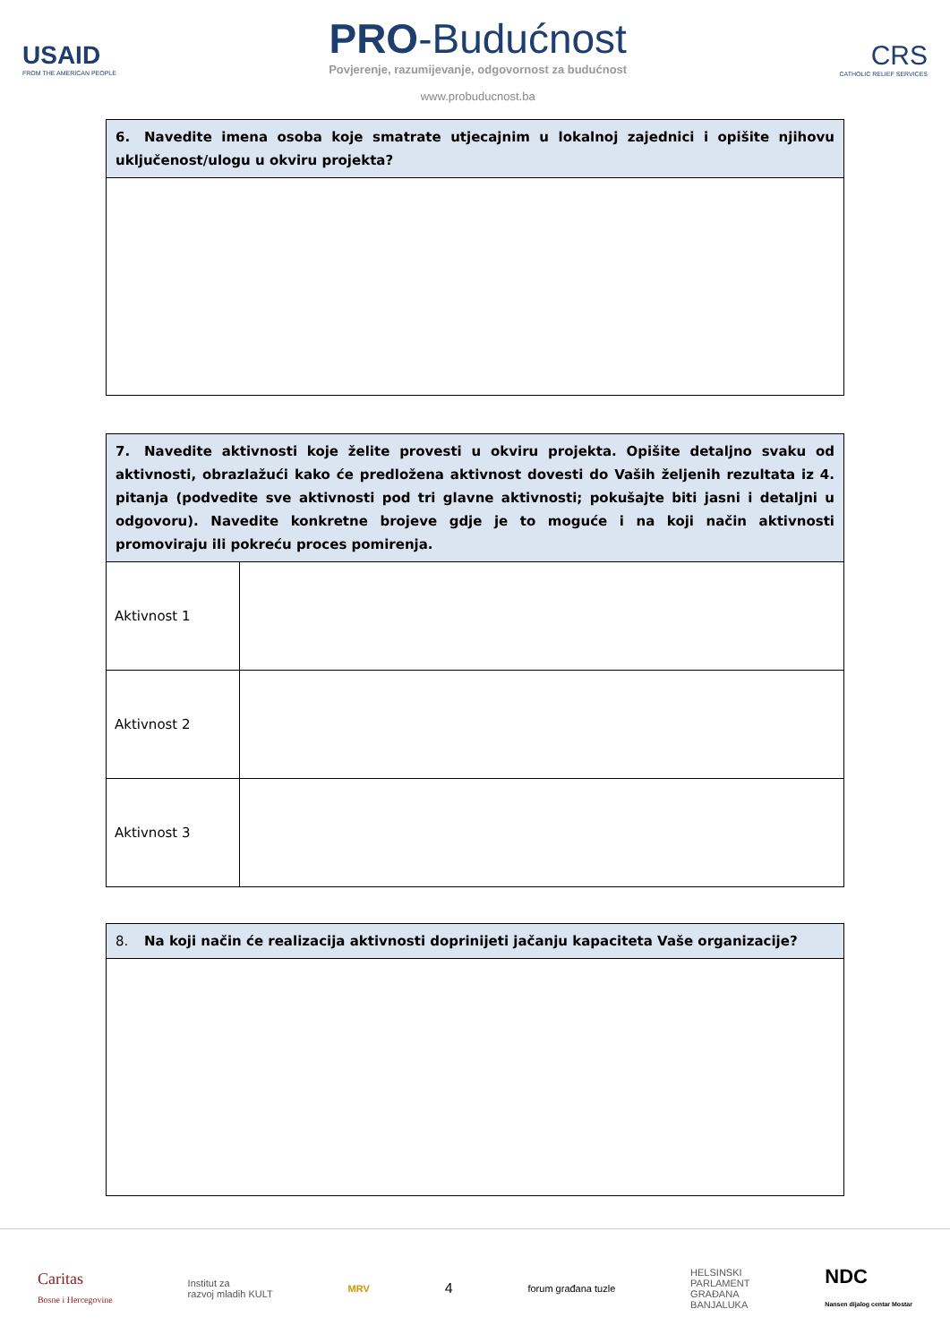USAID
FROM THE AMERICAN PEOPLE
PRO-Budućnost
Povjerenje, razumijevanje, odgovornost za budućnost
www.probuducnost.ba
CRS
CATHOLIC RELIEF SERVICES
| 6. Navedite imena osoba koje smatrate utjecajnim u lokalnoj zajednici i opišite njihovu uključenost/ulogu u okviru projekta? |
| 7. Navedite aktivnosti koje želite provesti u okviru projekta. Opišite detaljno svaku od aktivnosti, obrazlažući kako će predložena aktivnost dovesti do Vaših željenih rezultata iz 4. pitanja (podvedite sve aktivnosti pod tri glavne aktivnosti; pokušajte biti jasni i detaljni u odgovoru). Navedite konkretne brojeve gdje je to moguće i na koji način aktivnosti promoviraju ili pokreću proces pomirenja. | |
| Aktivnost 1 | |
| Aktivnost 2 | |
| Aktivnost 3 | |
| 8. Na koji način će realizacija aktivnosti doprinijeti jačanju kapaciteta Vaše organizacije? |
Caritas
Bosne i Hercegovine
Institut za
razvoj mladih KULT
MRV
4
forum građana tuzle
HELSINSKI
PARLAMENT
GRAĐANA
BANJALUKA
NDC
Nansen dijalog centar Mostar